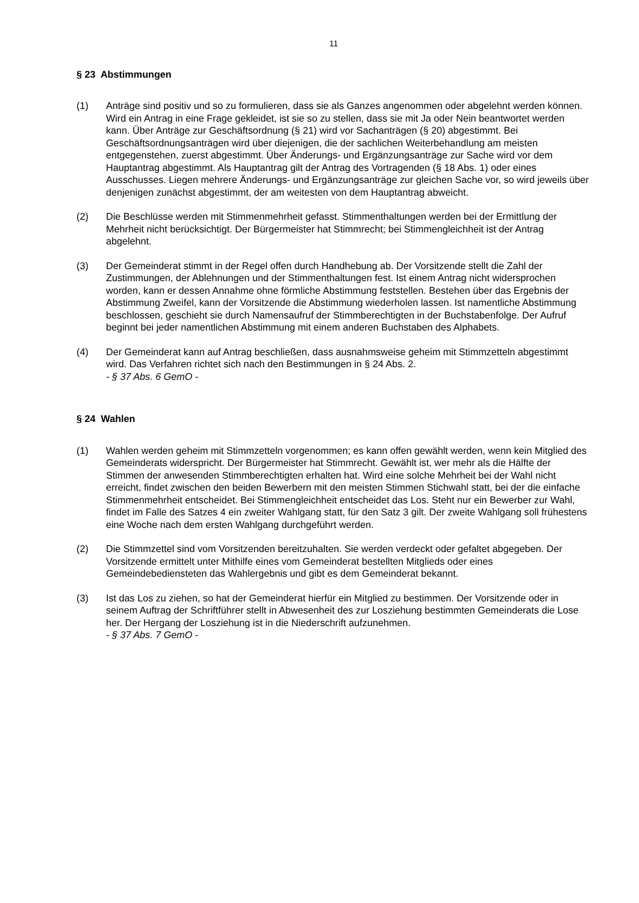11
§ 23 Abstimmungen
(1) Anträge sind positiv und so zu formulieren, dass sie als Ganzes angenommen oder abgelehnt werden können. Wird ein Antrag in eine Frage gekleidet, ist sie so zu stellen, dass sie mit Ja oder Nein beantwortet werden kann. Über Anträge zur Geschäftsordnung (§ 21) wird vor Sachanträgen (§ 20) abgestimmt. Bei Geschäftsordnungsanträgen wird über diejenigen, die der sachlichen Weiterbehandlung am meisten entgegenstehen, zuerst abgestimmt. Über Änderungs- und Ergänzungsanträge zur Sache wird vor dem Hauptantrag abgestimmt. Als Hauptantrag gilt der Antrag des Vortragenden (§ 18 Abs. 1) oder eines Ausschusses. Liegen mehrere Änderungs- und Ergänzungsanträge zur gleichen Sache vor, so wird jeweils über denjenigen zunächst abgestimmt, der am weitesten von dem Hauptantrag abweicht.
(2) Die Beschlüsse werden mit Stimmenmehrheit gefasst. Stimmenthaltungen werden bei der Ermittlung der Mehrheit nicht berücksichtigt. Der Bürgermeister hat Stimmrecht; bei Stimmengleichheit ist der Antrag abgelehnt.
(3) Der Gemeinderat stimmt in der Regel offen durch Handhebung ab. Der Vorsitzende stellt die Zahl der Zustimmungen, der Ablehnungen und der Stimmenthaltungen fest. Ist einem Antrag nicht widersprochen worden, kann er dessen Annahme ohne förmliche Abstimmung feststellen. Bestehen über das Ergebnis der Abstimmung Zweifel, kann der Vorsitzende die Abstimmung wiederholen lassen. Ist namentliche Abstimmung beschlossen, geschieht sie durch Namensaufruf der Stimmberechtigten in der Buchstabenfolge. Der Aufruf beginnt bei jeder namentlichen Abstimmung mit einem anderen Buchstaben des Alphabets.
(4) Der Gemeinderat kann auf Antrag beschließen, dass ausnahmsweise geheim mit Stimmzetteln abgestimmt wird. Das Verfahren richtet sich nach den Bestimmungen in § 24 Abs. 2.
- § 37 Abs. 6 GemO -
§ 24 Wahlen
(1) Wahlen werden geheim mit Stimmzetteln vorgenommen; es kann offen gewählt werden, wenn kein Mitglied des Gemeinderats widerspricht. Der Bürgermeister hat Stimmrecht. Gewählt ist, wer mehr als die Hälfte der Stimmen der anwesenden Stimmberechtigten erhalten hat. Wird eine solche Mehrheit bei der Wahl nicht erreicht, findet zwischen den beiden Bewerbern mit den meisten Stimmen Stichwahl statt, bei der die einfache Stimmenmehrheit entscheidet. Bei Stimmengleichheit entscheidet das Los. Steht nur ein Bewerber zur Wahl, findet im Falle des Satzes 4 ein zweiter Wahlgang statt, für den Satz 3 gilt. Der zweite Wahlgang soll frühestens eine Woche nach dem ersten Wahlgang durchgeführt werden.
(2) Die Stimmzettel sind vom Vorsitzenden bereitzuhalten. Sie werden verdeckt oder gefaltet abgegeben. Der Vorsitzende ermittelt unter Mithilfe eines vom Gemeinderat bestellten Mitglieds oder eines Gemeindebediensteten das Wahlergebnis und gibt es dem Gemeinderat bekannt.
(3) Ist das Los zu ziehen, so hat der Gemeinderat hierfür ein Mitglied zu bestimmen. Der Vorsitzende oder in seinem Auftrag der Schriftführer stellt in Abwesenheit des zur Losziehung bestimmten Gemeinderats die Lose her. Der Hergang der Losziehung ist in die Niederschrift aufzunehmen.
- § 37 Abs. 7 GemO -